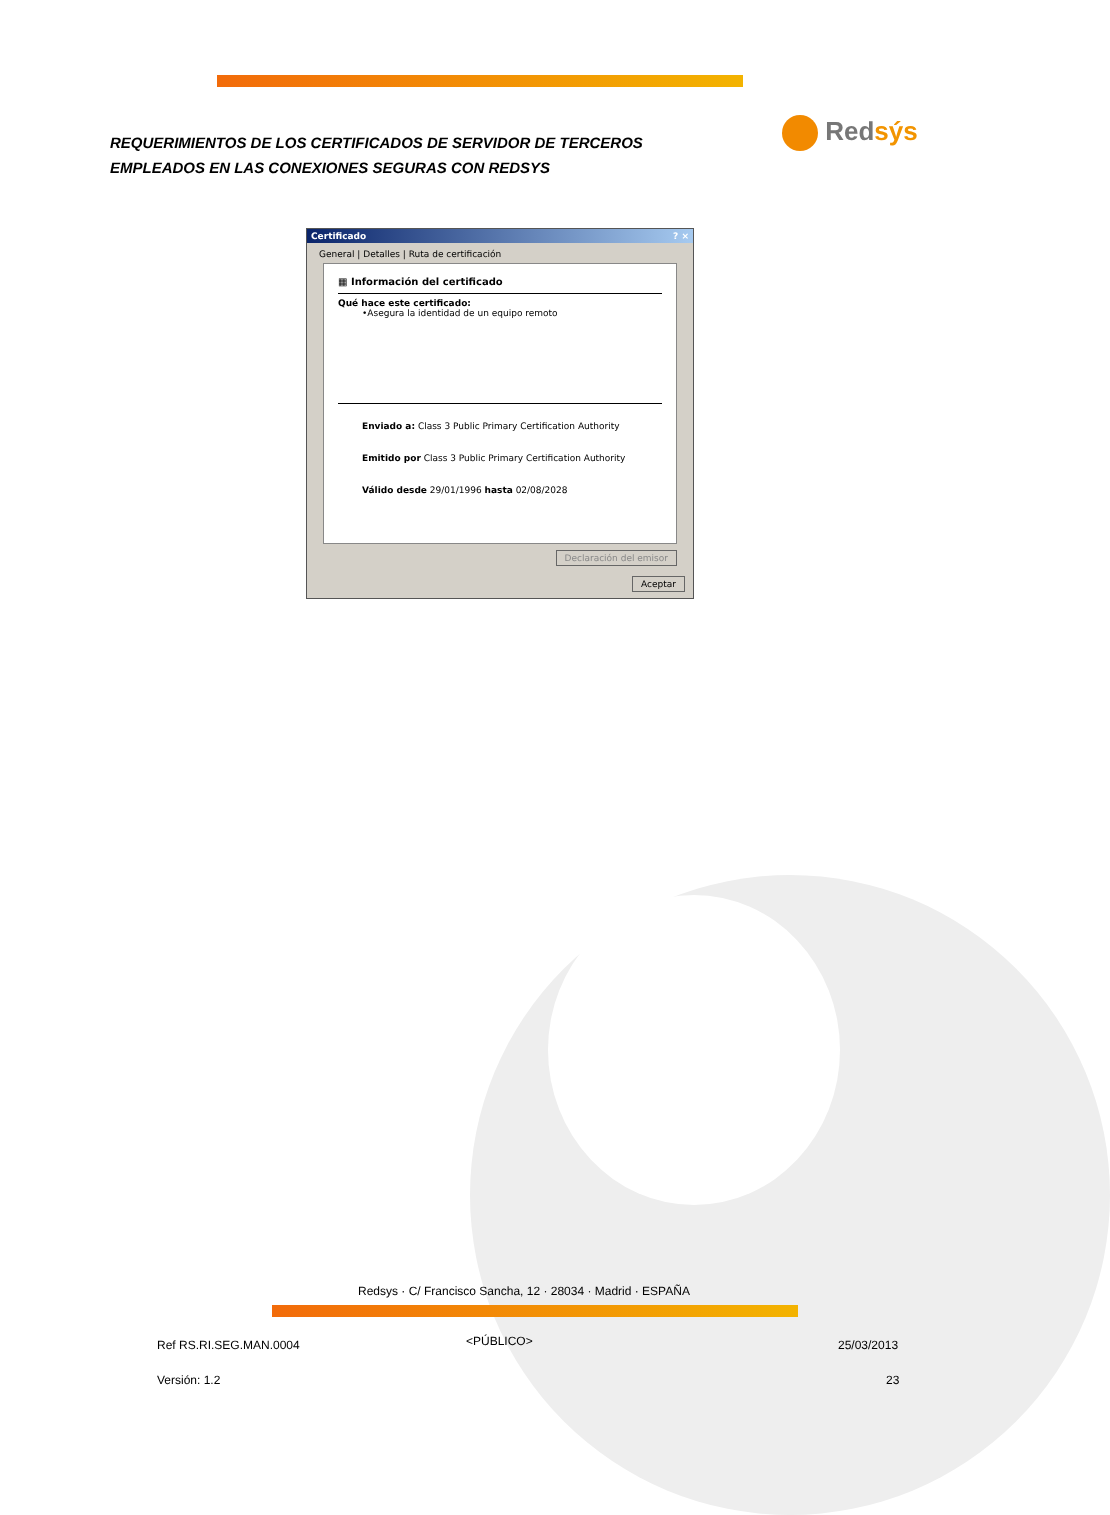REQUERIMIENTOS DE LOS CERTIFICADOS DE SERVIDOR DE TERCEROS EMPLEADOS EN LAS CONEXIONES SEGURAS CON REDSYS
Redsýs
Certificado? ×
General | Detalles | Ruta de certificación
▦ Información del certificado
Qué hace este certificado:
•Asegura la identidad de un equipo remoto
Enviado a: Class 3 Public Primary Certification Authority
Emitido por Class 3 Public Primary Certification Authority
Válido desde 29/01/1996 hasta 02/08/2028
Declaración del emisor
Aceptar
Redsys · C/ Francisco Sancha, 12 · 28034 · Madrid · ESPAÑA
Ref RS.RI.SEG.MAN.0004 <PÚBLICO> 25/03/2013
Versión: 1.2 23